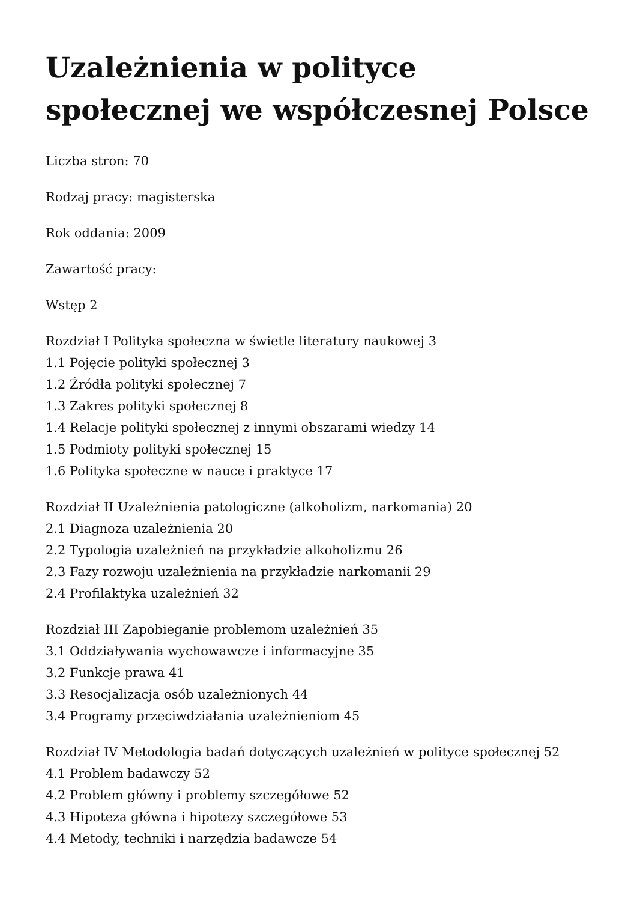Uzależnienia w polityce społecznej we współczesnej Polsce
Liczba stron: 70
Rodzaj pracy: magisterska
Rok oddania: 2009
Zawartość pracy:
Wstęp 2
Rozdział I Polityka społeczna w świetle literatury naukowej 3
1.1 Pojęcie polityki społecznej 3
1.2 Źródła polityki społecznej 7
1.3 Zakres polityki społecznej 8
1.4 Relacje polityki społecznej z innymi obszarami wiedzy 14
1.5 Podmioty polityki społecznej 15
1.6 Polityka społeczne w nauce i praktyce 17
Rozdział II Uzależnienia patologiczne (alkoholizm, narkomania) 20
2.1 Diagnoza uzależnienia 20
2.2 Typologia uzależnień na przykładzie alkoholizmu 26
2.3 Fazy rozwoju uzależnienia na przykładzie narkomanii 29
2.4 Profilaktyka uzależnień 32
Rozdział III Zapobieganie problemom uzależnień 35
3.1 Oddziaływania wychowawcze i informacyjne 35
3.2 Funkcje prawa 41
3.3 Resocjalizacja osób uzależnionych 44
3.4 Programy przeciwdziałania uzależnieniom 45
Rozdział IV Metodologia badań dotyczących uzależnień w polityce społecznej 52
4.1 Problem badawczy 52
4.2 Problem główny i problemy szczegółowe 52
4.3 Hipoteza główna i hipotezy szczegółowe 53
4.4 Metody, techniki i narzędzia badawcze 54